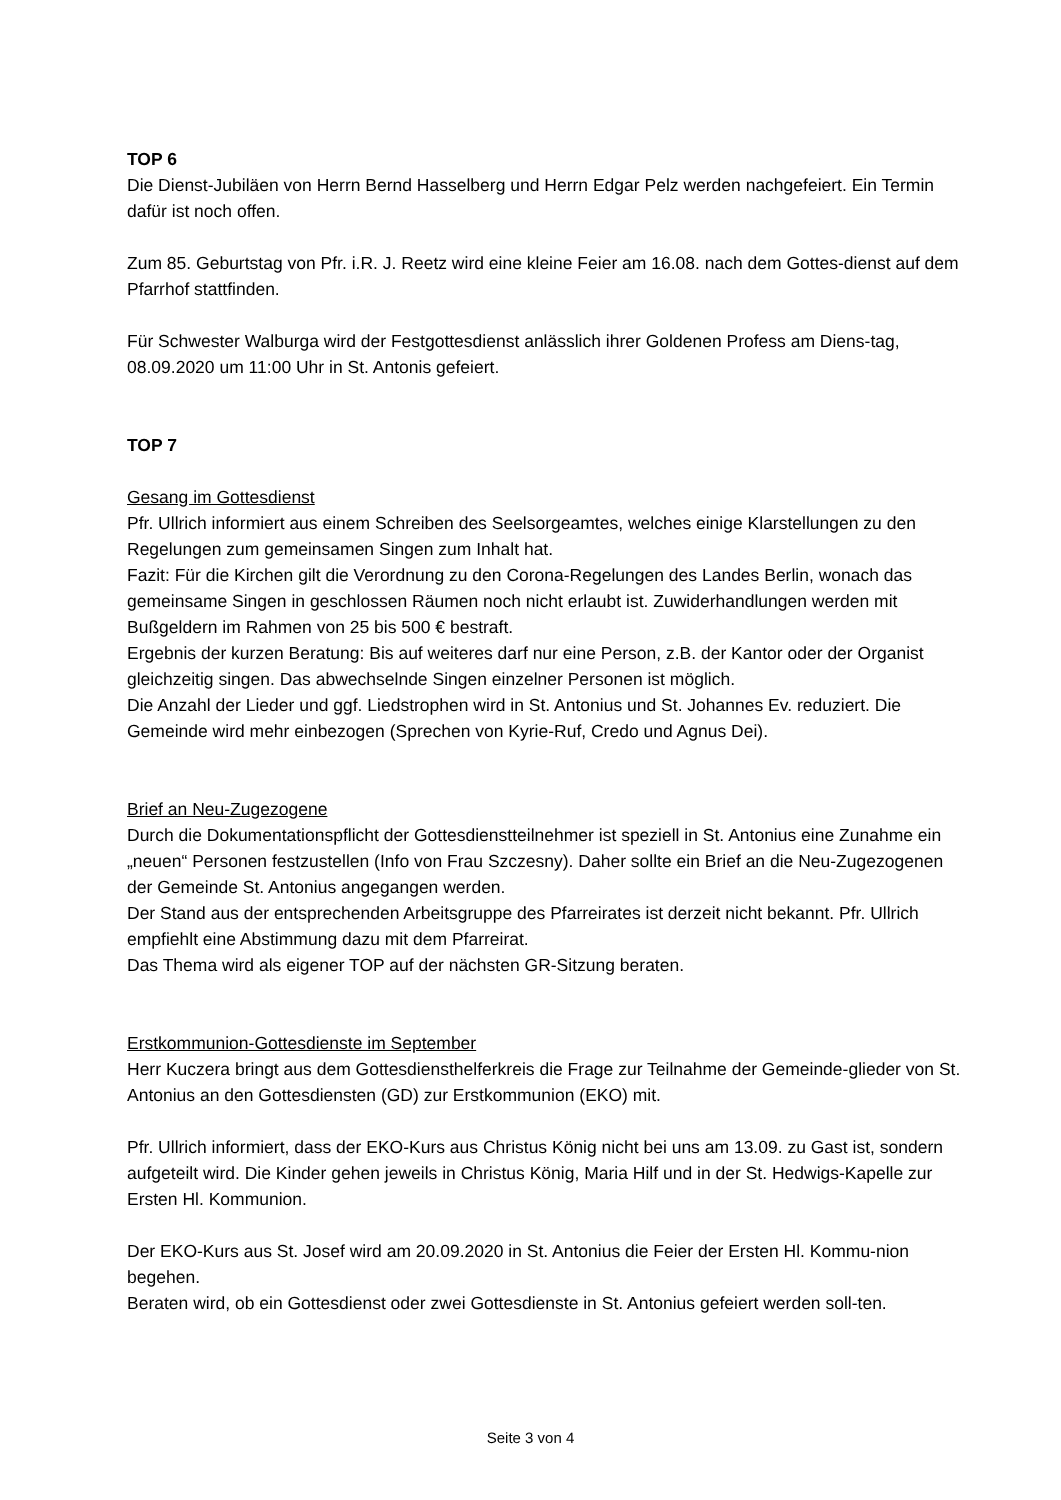TOP 6
Die Dienst-Jubiläen von Herrn Bernd Hasselberg und Herrn Edgar Pelz werden nachgefeiert. Ein Termin dafür ist noch offen.
Zum 85. Geburtstag von Pfr. i.R. J. Reetz wird eine kleine Feier am 16.08. nach dem Gottes-dienst auf dem Pfarrhof stattfinden.
Für Schwester Walburga wird der Festgottesdienst anlässlich ihrer Goldenen Profess am Diens-tag, 08.09.2020 um 11:00 Uhr in St. Antonis gefeiert.
TOP 7
Gesang im Gottesdienst
Pfr. Ullrich informiert aus einem Schreiben des Seelsorgeamtes, welches einige Klarstellungen zu den Regelungen zum gemeinsamen Singen zum Inhalt hat.
Fazit: Für die Kirchen gilt die Verordnung zu den Corona-Regelungen des Landes Berlin, wonach das gemeinsame Singen in geschlossen Räumen noch nicht erlaubt ist. Zuwiderhandlungen werden mit Bußgeldern im Rahmen von 25 bis 500 € bestraft.
Ergebnis der kurzen Beratung: Bis auf weiteres darf nur eine Person, z.B. der Kantor oder der Organist gleichzeitig singen. Das abwechselnde Singen einzelner Personen ist möglich.
Die Anzahl der Lieder und ggf. Liedstrophen wird in St. Antonius und St. Johannes Ev. reduziert. Die Gemeinde wird mehr einbezogen (Sprechen von Kyrie-Ruf, Credo und Agnus Dei).
Brief an Neu-Zugezogene
Durch die Dokumentationspflicht der Gottesdienstteilnehmer ist speziell in St. Antonius eine Zunahme ein „neuen“ Personen festzustellen (Info von Frau Szczesny). Daher sollte ein Brief an die Neu-Zugezogenen der Gemeinde St. Antonius angegangen werden.
Der Stand aus der entsprechenden Arbeitsgruppe des Pfarreirates ist derzeit nicht bekannt. Pfr. Ullrich empfiehlt eine Abstimmung dazu mit dem Pfarreirat.
Das Thema wird als eigener TOP auf der nächsten GR-Sitzung beraten.
Erstkommunion-Gottesdienste im September
Herr Kuczera bringt aus dem Gottesdiensthelferkreis die Frage zur Teilnahme der Gemeinde-glieder von St. Antonius an den Gottesdiensten (GD) zur Erstkommunion (EKO) mit.
Pfr. Ullrich informiert, dass der EKO-Kurs aus Christus König nicht bei uns am 13.09. zu Gast ist, sondern aufgeteilt wird. Die Kinder gehen jeweils in Christus König, Maria Hilf und in der St. Hedwigs-Kapelle zur Ersten Hl. Kommunion.
Der EKO-Kurs aus St. Josef wird am 20.09.2020 in St. Antonius die Feier der Ersten Hl. Kommu-nion begehen.
Beraten wird, ob ein Gottesdienst oder zwei Gottesdienste in St. Antonius gefeiert werden soll-ten.
Seite 3 von 4